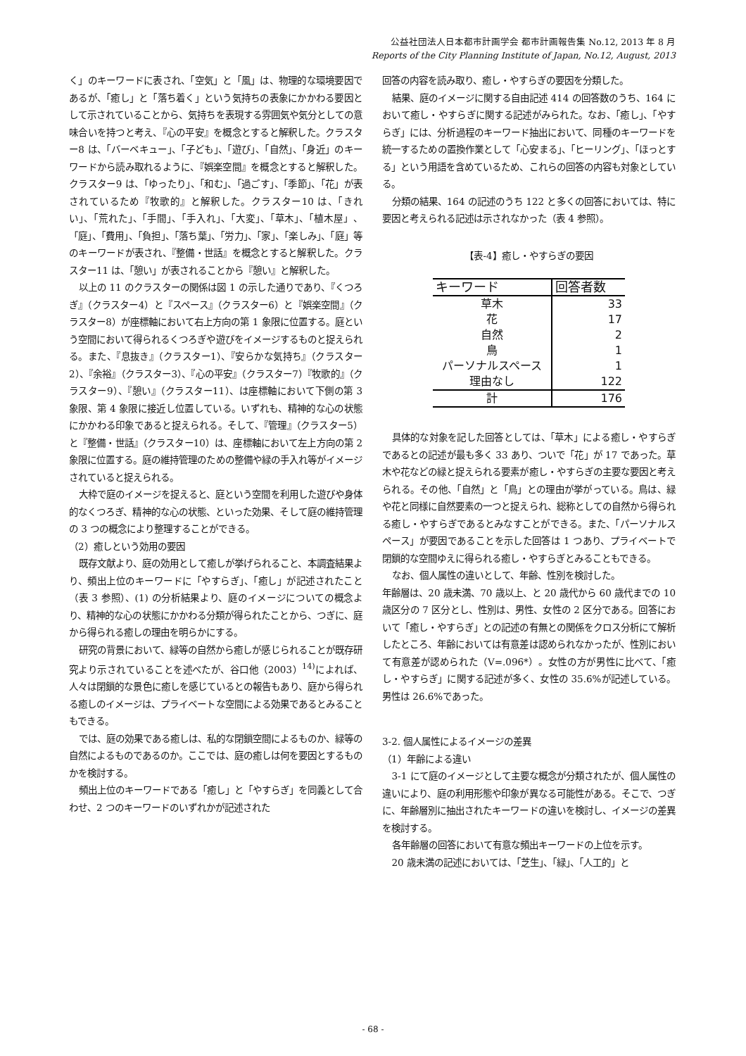公益社団法人日本都市計画学会 都市計画報告集 No.12, 2013 年 8 月
Reports of the City Planning Institute of Japan, No.12, August, 2013
く」のキーワードに表され、「空気」と「風」は、物理的な環境要因であるが、「癒し」と「落ち着く」という気持ちの表象にかかわる要因として示されていることから、気持ちを表現する雰囲気や気分としての意味合いを持つと考え、『心の平安』を概念とすると解釈した。クラスター8 は、「バーベキュー」、「子ども」、「遊び」、「自然」、「身近」のキーワードから読み取れるように、『娯楽空間』を概念とすると解釈した。クラスター9 は、「ゆったり」、「和む」、「過ごす」、「季節」、「花」が表されているため『牧歌的』と解釈した。クラスター10 は、「きれい」、「荒れた」、「手間」、「手入れ」、「大変」、「草木」、「植木屋」、「庭」、「費用」、「負担」、「落ち葉」、「労力」、「家」、「楽しみ」、「庭」等のキーワードが表され、『整備・世話』を概念とすると解釈した。クラスター11 は、「憩い」が表されることから『憩い』と解釈した。
以上の 11 のクラスターの関係は図 1 の示した通りであり、『くつろぎ』（クラスター4）と『スペース』（クラスター6）と『娯楽空間』（クラスター8）が座標軸において右上方向の第 1 象限に位置する。庭という空間において得られるくつろぎや遊びをイメージするものと捉えられる。また、『息抜き』（クラスター1）、『安らかな気持ち』（クラスター2）、『余裕』（クラスター3）、『心の平安』（クラスター7）『牧歌的』（クラスター9）、『憩い』（クラスター11）、は座標軸において下側の第 3 象限、第 4 象限に接近し位置している。いずれも、精神的な心の状態にかかわる印象であると捉えられる。そして、『管理』（クラスター5）と『整備・世話』（クラスター10）は、座標軸において左上方向の第 2 象限に位置する。庭の維持管理のための整備や緑の手入れ等がイメージされていると捉えられる。
大枠で庭のイメージを捉えると、庭という空間を利用した遊びや身体的なくつろぎ、精神的な心の状態、といった効果、そして庭の維持管理の 3 つの概念により整理することができる。
（2）癒しという効用の要因
既存文献より、庭の効用として癒しが挙げられること、本調査結果より、頻出上位のキーワードに「やすらぎ」、「癒し」が記述されたこと（表 3 参照）、(1) の分析結果より、庭のイメージについての概念より、精神的な心の状態にかかわる分類が得られたことから、つぎに、庭から得られる癒しの理由を明らかにする。
研究の背景において、緑等の自然から癒しが感じられることが既存研究より示されていることを述べたが、谷口他（2003）<sup>14)</sup>によれば、人々は閉鎖的な景色に癒しを感じているとの報告もあり、庭から得られる癒しのイメージは、プライベートな空間による効果であるとみることもできる。
では、庭の効果である癒しは、私的な閉鎖空間によるものか、緑等の自然によるものであるのか。ここでは、庭の癒しは何を要因とするものかを検討する。
頻出上位のキーワードである「癒し」と「やすらぎ」を同義として合わせ、2 つのキーワードのいずれかが記述された
回答の内容を読み取り、癒し・やすらぎの要因を分類した。
結果、庭のイメージに関する自由記述 414 の回答数のうち、164 において癒し・やすらぎに関する記述がみられた。なお、「癒し」、「やすらぎ」には、分析過程のキーワード抽出において、同種のキーワードを統一するための置換作業として「心安まる」、「ヒーリング」、「ほっとする」という用語を含めているため、これらの回答の内容も対象としている。
分類の結果、164 の記述のうち 122 と多くの回答においては、特に要因と考えられる記述は示されなかった（表 4 参照）。
【表-4】癒し・やすらぎの要因
| キーワード | 回答者数 |
| --- | --- |
| 草木 | 33 |
| 花 | 17 |
| 自然 | 2 |
| 鳥 | 1 |
| パーソナルスペース | 1 |
| 理由なし | 122 |
| 計 | 176 |
具体的な対象を記した回答としては、「草木」による癒し・やすらぎであるとの記述が最も多く 33 あり、ついで「花」が 17 であった。草木や花などの緑と捉えられる要素が癒し・やすらぎの主要な要因と考えられる。その他、「自然」と「鳥」との理由が挙がっている。鳥は、緑や花と同様に自然要素の一つと捉えられ、総称としての自然から得られる癒し・やすらぎであるとみなすことができる。また、「パーソナルスペース」が要因であることを示した回答は 1 つあり、プライベートで閉鎖的な空間ゆえに得られる癒し・やすらぎとみることもできる。
なお、個人属性の違いとして、年齢、性別を検討した。
年齢層は、20 歳未満、70 歳以上、と 20 歳代から 60 歳代までの 10 歳区分の 7 区分とし、性別は、男性、女性の 2 区分である。回答において「癒し・やすらぎ」との記述の有無との関係をクロス分析にて解析したところ、年齢においては有意差は認められなかったが、性別において有意差が認められた（V=.096*）。女性の方が男性に比べて、「癒し・やすらぎ」に関する記述が多く、女性の 35.6%が記述している。男性は 26.6%であった。
3-2. 個人属性によるイメージの差異
（1）年齢による違い
3-1 にて庭のイメージとして主要な概念が分類されたが、個人属性の違いにより、庭の利用形態や印象が異なる可能性がある。そこで、つぎに、年齢層別に抽出されたキーワードの違いを検討し、イメージの差異を検討する。
各年齢層の回答において有意な頻出キーワードの上位を示す。
20 歳未満の記述においては、「芝生」、「緑」、「人工的」と
- 68 -